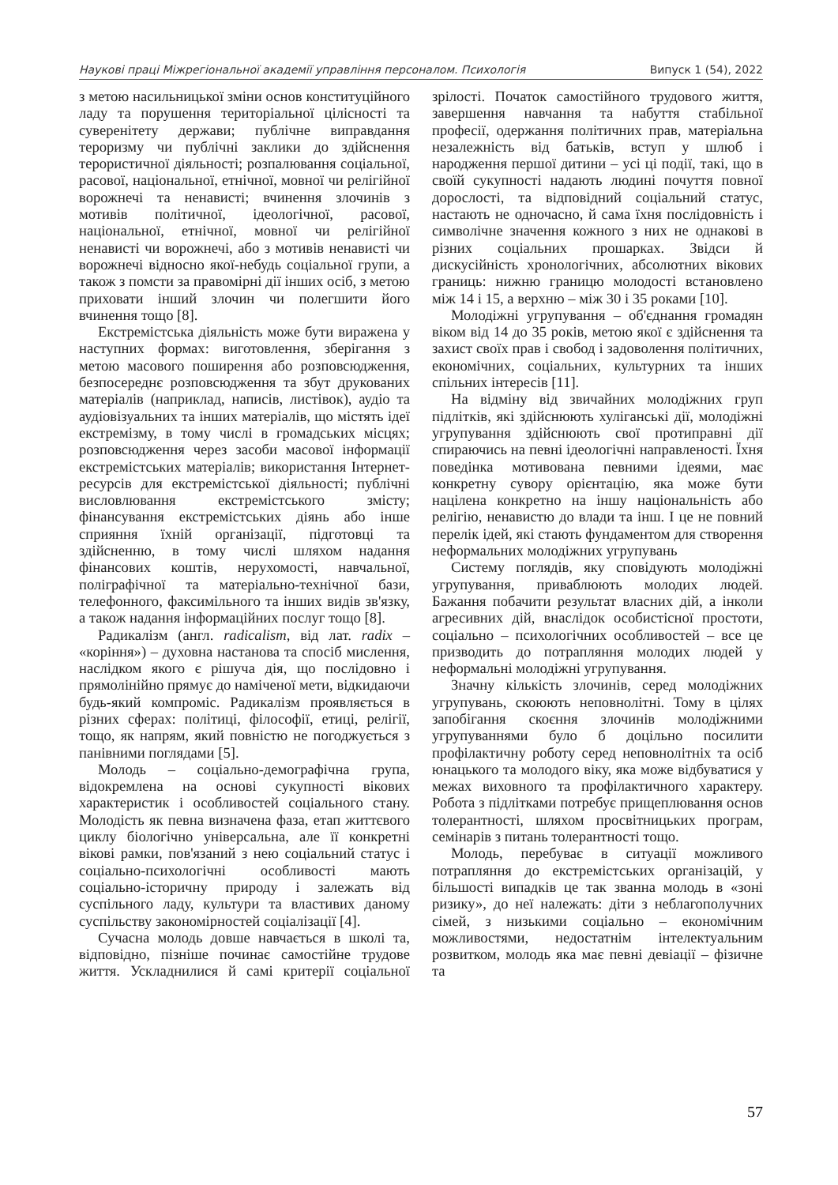Наукові праці Міжрегіональної академії управління персоналом. Психологія Випуск 1 (54), 2022
з метою насильницької зміни основ конституційного ладу та порушення територіальної цілісності та суверенітету держави; публічне виправдання тероризму чи публічні заклики до здійснення терористичної діяльності; розпалювання соціальної, расової, національної, етнічної, мовної чи релігійної ворожнечі та ненависті; вчинення злочинів з мотивів політичної, ідеологічної, расової, національної, етнічної, мовної чи релігійної ненависті чи ворожнечі, або з мотивів ненависті чи ворожнечі відносно якої-небудь соціальної групи, а також з помсти за правомірні дії інших осіб, з метою приховати інший злочин чи полегшити його вчинення тощо [8].
Екстремістська діяльність може бути виражена у наступних формах: виготовлення, зберігання з метою масового поширення або розповсюдження, безпосереднє розповсюдження та збут друкованих матеріалів (наприклад, написів, листівок), аудіо та аудіовізуальних та інших матеріалів, що містять ідеї екстремізму, в тому числі в громадських місцях; розповсюдження через засоби масової інформації екстремістських матеріалів; використання Інтернет-ресурсів для екстремістської діяльності; публічні висловлювання екстремістського змісту; фінансування екстремістських діянь або інше сприяння їхній організації, підготовці та здійсненню, в тому числі шляхом надання фінансових коштів, нерухомості, навчальної, поліграфічної та матеріально-технічної бази, телефонного, факсимільного та інших видів зв'язку, а також надання інформаційних послуг тощо [8].
Радикалізм (англ. radicalism, від лат. radix – «коріння») – духовна настанова та спосіб мислення, наслідком якого є рішуча дія, що послідовно і прямолінійно прямує до наміченої мети, відкидаючи будь-який компроміс. Радикалізм проявляється в різних сферах: політиці, філософії, етиці, релігії, тощо, як напрям, який повністю не погоджується з панівними поглядами [5].
Молодь – соціально-демографічна група, відокремлена на основі сукупності вікових характеристик і особливостей соціального стану. Молодість як певна визначена фаза, етап життєвого циклу біологічно універсальна, але її конкретні вікові рамки, пов'язаний з нею соціальний статус і соціально-психологічні особливості мають соціально-історичну природу і залежать від суспільного ладу, культури та властивих даному суспільству закономірностей соціалізації [4].
Сучасна молодь довше навчається в школі та, відповідно, пізніше починає самостійне трудове життя. Ускладнилися й самі критерії соціальної зрілості. Початок самостійного трудового життя, завершення навчання та набуття стабільної професії, одержання політичних прав, матеріальна незалежність від батьків, вступ у шлюб і народження першої дитини – усі ці події, такі, що в своїй сукупності надають людині почуття повної дорослості, та відповідний соціальний статус, настають не одночасно, й сама їхня послідовність і символічне значення кожного з них не однакові в різних соціальних прошарках. Звідси й дискусійність хронологічних, абсолютних вікових границь: нижню границю молодості встановлено між 14 і 15, а верхню – між 30 і 35 роками [10].
Молодіжні угрупування – об'єднання громадян віком від 14 до 35 років, метою якої є здійснення та захист своїх прав і свобод і задоволення політичних, економічних, соціальних, культурних та інших спільних інтересів [11].
На відміну від звичайних молодіжних груп підлітків, які здійснюють хуліганські дії, молодіжні угрупування здійснюють свої протиправні дії спираючись на певні ідеологічні направленості. Їхня поведінка мотивована певними ідеями, має конкретну сувору орієнтацію, яка може бути націлена конкретно на іншу національність або релігію, ненавистю до влади та інш. І це не повний перелік ідей, які стають фундаментом для створення неформальних молодіжних угрупувань
Систему поглядів, яку сповідують молодіжні угрупування, приваблюють молодих людей. Бажання побачити результат власних дій, а інколи агресивних дій, внаслідок особистісної простоти, соціально – психологічних особливостей – все це призводить до потрапляння молодих людей у неформальні молодіжні угрупування.
Значну кількість злочинів, серед молодіжних угрупувань, скоюють неповнолітні. Тому в цілях запобігання скоєння злочинів молодіжними угрупуваннями було б доцільно посилити профілактичну роботу серед неповнолітніх та осіб юнацького та молодого віку, яка може відбуватися у межах виховного та профілактичного характеру. Робота з підлітками потребує прищеплювання основ толерантності, шляхом просвітницьких програм, семінарів з питань толерантності тощо.
Молодь, перебуває в ситуації можливого потрапляння до екстремістських організацій, у більшості випадків це так званна молодь в «зоні ризику», до неї належать: діти з неблагополучних сімей, з низькими соціально – економічним можливостями, недостатнім інтелектуальним розвитком, молодь яка має певні девіації – фізичне та
57